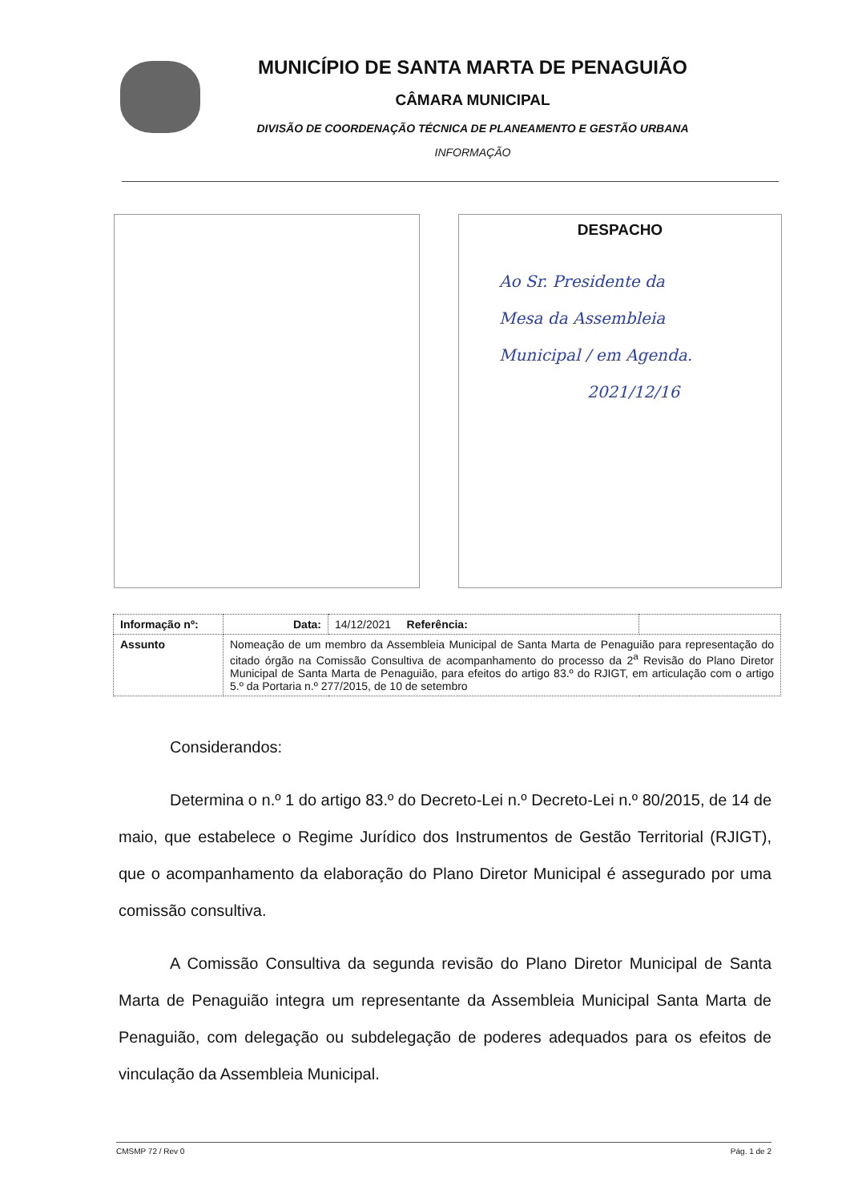MUNICÍPIO DE SANTA MARTA DE PENAGUIÃO
CÂMARA MUNICIPAL
DIVISÃO DE COORDENAÇÃO TÉCNICA DE PLANEAMENTO E GESTÃO URBANA
INFORMAÇÃO
DESPACHO
Ao Sr. Presidente da
Mesa da Assembleia
Municipal / em Agenda.
2021/12/16
| Informação nº: | Data: | 14/12/2021 Referência: | |
| Assunto | Nomeação de um membro da Assembleia Municipal de Santa Marta de Penaguião para representação do citado órgão na Comissão Consultiva de acompanhamento do processo da 2<sup>a</sup> Revisão do Plano Diretor Municipal de Santa Marta de Penaguião, para efeitos do artigo 83.º do RJIGT, em articulação com o artigo 5.º da Portaria n.º 277/2015, de 10 de setembro | | |
Considerandos:
Determina o n.º 1 do artigo 83.º do Decreto-Lei n.º Decreto-Lei n.º 80/2015, de 14 de maio, que estabelece o Regime Jurídico dos Instrumentos de Gestão Territorial (RJIGT), que o acompanhamento da elaboração do Plano Diretor Municipal é assegurado por uma comissão consultiva.
A Comissão Consultiva da segunda revisão do Plano Diretor Municipal de Santa Marta de Penaguião integra um representante da Assembleia Municipal Santa Marta de Penaguião, com delegação ou subdelegação de poderes adequados para os efeitos de vinculação da Assembleia Municipal.
CMSMP 72 / Rev 0 Pág. 1 de 2